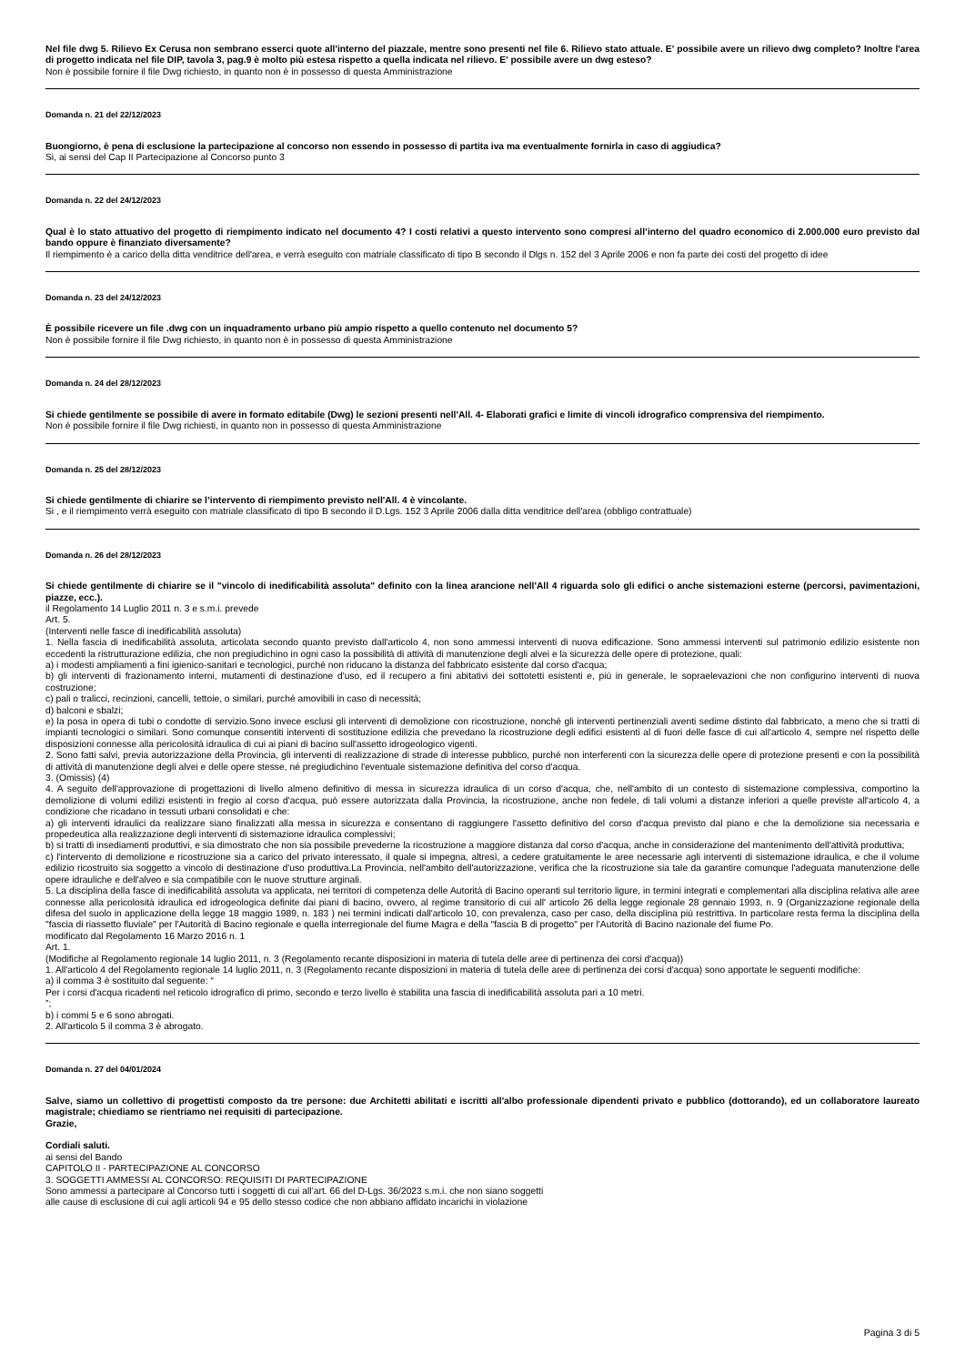Nel file dwg 5. Rilievo Ex Cerusa non sembrano esserci quote all'interno del piazzale, mentre sono presenti nel file 6. Rilievo stato attuale. E' possibile avere un rilievo dwg completo? Inoltre l'area di progetto indicata nel file DIP, tavola 3, pag.9 è molto più estesa rispetto a quella indicata nel rilievo. E' possibile avere un dwg esteso?
Non è possibile fornire il file Dwg richiesto, in quanto non è in possesso di questa Amministrazione
Domanda n. 21 del 22/12/2023
Buongiorno, è pena di esclusione la partecipazione al concorso non essendo in possesso di partita iva ma eventualmente fornirla in caso di aggiudica?
Si, ai sensi del Cap II Partecipazione al Concorso punto 3
Domanda n. 22 del 24/12/2023
Qual è lo stato attuativo del progetto di riempimento indicato nel documento 4? I costi relativi a questo intervento sono compresi all’interno del quadro economico di 2.000.000 euro previsto dal bando oppure è finanziato diversamente?
Il riempimento è a carico della ditta venditrice dell'area, e verrà eseguito con matriale classificato di tipo B secondo il Dlgs n. 152 del 3 Aprile 2006 e non fa parte dei costi del progetto di idee
Domanda n. 23 del 24/12/2023
È possibile ricevere un file .dwg con un inquadramento urbano più ampio rispetto a quello contenuto nel documento 5?
Non è possibile fornire il file Dwg richiesto, in quanto non è in possesso di questa Amministrazione
Domanda n. 24 del 28/12/2023
Si chiede gentilmente se possibile di avere in formato editabile (Dwg) le sezioni presenti nell'All. 4- Elaborati grafici e limite di vincoli idrografico comprensiva del riempimento.
Non è possibile fornire il file Dwg richiesti, in quanto non in possesso di questa Amministrazione
Domanda n. 25 del 28/12/2023
Si chiede gentilmente di chiarire se l’intervento di riempimento previsto nell'All. 4 è vincolante.
Si , e il riempimento verrà eseguito con matriale classificato di tipo B secondo il D.Lgs. 152 3 Aprile 2006 dalla ditta venditrice dell'area (obbligo contrattuale)
Domanda n. 26 del 28/12/2023
Si chiede gentilmente di chiarire se il "vincolo di inedificabilità assoluta" definito con la linea arancione nell'All 4 riguarda solo gli edifici o anche sistemazioni esterne (percorsi, pavimentazioni, piazze, ecc.).
il Regolamento 14 Luglio 2011 n. 3 e s.m.i. prevede
Art. 5.
(Interventi nelle fasce di inedificabilità assoluta)
1. Nella fascia di inedificabilità assoluta, articolata secondo quanto previsto dall'articolo 4, non sono ammessi interventi di nuova edificazione. Sono ammessi interventi sul patrimonio edilizio esistente non eccedenti la ristrutturazione edilizia, che non pregiudichino in ogni caso la possibilità di attività di manutenzione degli alvei e la sicurezza delle opere di protezione, quali:
a) i modesti ampliamenti a fini igienico-sanitari e tecnologici, purché non riducano la distanza del fabbricato esistente dal corso d'acqua;
b) gli interventi di frazionamento interni, mutamenti di destinazione d'uso, ed il recupero a fini abitativi dei sottotetti esistenti e, più in generale, le sopraelevazioni che non configurino interventi di nuova costruzione;
c) pali o tralicci, recinzioni, cancelli, tettoie, o similari, purché amovibili in caso di necessità;
d) balconi e sbalzi;
e) la posa in opera di tubi o condotte di servizio.Sono invece esclusi gli interventi di demolizione con ricostruzione, nonché gli interventi pertinenziali aventi sedime distinto dal fabbricato, a meno che si tratti di impianti tecnologici o similari. Sono comunque consentiti interventi di sostituzione edilizia che prevedano la ricostruzione degli edifici esistenti al di fuori delle fasce di cui all'articolo 4, sempre nel rispetto delle disposizioni connesse alla pericolosità idraulica di cui ai piani di bacino sull'assetto idrogeologico vigenti.
2. Sono fatti salvi, previa autorizzazione della Provincia, gli interventi di realizzazione di strade di interesse pubblico, purché non interferenti con la sicurezza delle opere di protezione presenti e con la possibilità di attività di manutenzione degli alvei e delle opere stesse, né pregiudichino l'eventuale sistemazione definitiva del corso d'acqua.
3. (Omissis) (4)
4. A seguito dell'approvazione di progettazioni di livello almeno definitivo di messa in sicurezza idraulica di un corso d'acqua, che, nell'ambito di un contesto di sistemazione complessiva, comportino la demolizione di volumi edilizi esistenti in fregio al corso d'acqua, può essere autorizzata dalla Provincia, la ricostruzione, anche non fedele, di tali volumi a distanze inferiori a quelle previste all'articolo 4, a condizione che ricadano in tessuti urbani consolidati e che:
a) gli interventi idraulici da realizzare siano finalizzati alla messa in sicurezza e consentano di raggiungere l'assetto definitivo del corso d'acqua previsto dal piano e che la demolizione sia necessaria e propedeutica alla realizzazione degli interventi di sistemazione idraulica complessivi;
b) si tratti di insediamenti produttivi, e sia dimostrato che non sia possibile prevederne la ricostruzione a maggiore distanza dal corso d'acqua, anche in considerazione del mantenimento dell'attività produttiva;
c) l'intervento di demolizione e ricostruzione sia a carico del privato interessato, il quale si impegna, altresì, a cedere gratuitamente le aree necessarie agli interventi di sistemazione idraulica, e che il volume edilizio ricostruito sia soggetto a vincolo di destinazione d'uso produttiva.La Provincia, nell'ambito dell'autorizzazione, verifica che la ricostruzione sia tale da garantire comunque l'adeguata manutenzione delle opere idrauliche e dell'alveo e sia compatibile con le nuove strutture arginali.
5. La disciplina della fasce di inedificabilità assoluta va applicata, nei territori di competenza delle Autorità di Bacino operanti sul territorio ligure, in termini integrati e complementari alla disciplina relativa alle aree connesse alla pericolosità idraulica ed idrogeologica definite dai piani di bacino, ovvero, al regime transitorio di cui all' articolo 26 della legge regionale 28 gennaio 1993, n. 9 (Organizzazione regionale della difesa del suolo in applicazione della legge 18 maggio 1989, n. 183 ) nei termini indicati dall'articolo 10, con prevalenza, caso per caso, della disciplina più restrittiva. In particolare resta ferma la disciplina della "fascia di riassetto fluviale" per l'Autorità di Bacino regionale e quella interregionale del fiume Magra e della "fascia B di progetto" per l'Autorità di Bacino nazionale del fiume Po.
modificato dal Regolamento 16 Marzo 2016 n. 1
Art. 1.
(Modifiche al Regolamento regionale 14 luglio 2011, n. 3 (Regolamento recante disposizioni in materia di tutela delle aree di pertinenza dei corsi d'acqua))
1. All'articolo 4 del Regolamento regionale 14 luglio 2011, n. 3 (Regolamento recante disposizioni in materia di tutela delle aree di pertinenza dei corsi d'acqua) sono apportate le seguenti modifiche:
a) il comma 3 è sostituito dal seguente: “
Per i corsi d'acqua ricadenti nel reticolo idrografico di primo, secondo e terzo livello è stabilita una fascia di inedificabilità assoluta pari a 10 metri.
”;
b) i commi 5 e 6 sono abrogati.
2. All'articolo 5 il comma 3 è abrogato.
Domanda n. 27 del 04/01/2024
Salve, siamo un collettivo di progettisti composto da tre persone: due Architetti abilitati e iscritti all'albo professionale dipendenti privato e pubblico (dottorando), ed un collaboratore laureato magistrale; chiediamo se rientriamo nei requisiti di partecipazione.
Grazie,
Cordiali saluti.
ai sensi del Bando
CAPITOLO II - PARTECIPAZIONE AL CONCORSO
3. SOGGETTI AMMESSI AL CONCORSO: REQUISITI DI PARTECIPAZIONE
Sono ammessi a partecipare al Concorso tutti i soggetti di cui all’art. 66 del D-Lgs. 36/2023 s.m.i. che non siano soggetti
alle cause di esclusione di cui agli articoli 94 e 95 dello stesso codice che non abbiano affidato incarichi in violazione
Pagina 3 di 5